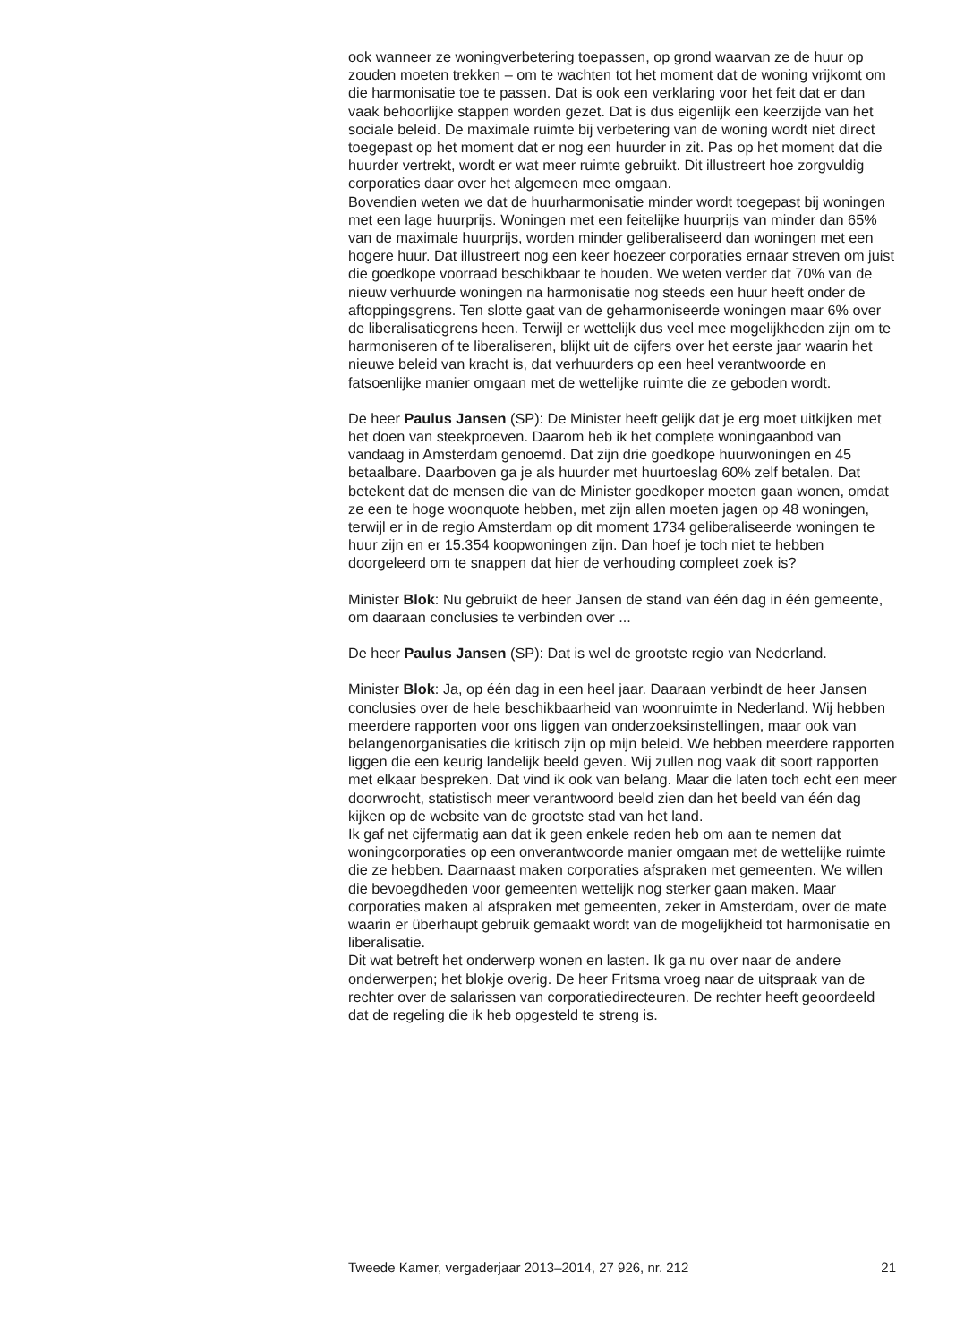ook wanneer ze woningverbetering toepassen, op grond waarvan ze de huur op zouden moeten trekken – om te wachten tot het moment dat de woning vrijkomt om die harmonisatie toe te passen. Dat is ook een verklaring voor het feit dat er dan vaak behoorlijke stappen worden gezet. Dat is dus eigenlijk een keerzijde van het sociale beleid. De maximale ruimte bij verbetering van de woning wordt niet direct toegepast op het moment dat er nog een huurder in zit. Pas op het moment dat die huurder vertrekt, wordt er wat meer ruimte gebruikt. Dit illustreert hoe zorgvuldig corporaties daar over het algemeen mee omgaan.
Bovendien weten we dat de huurharmonisatie minder wordt toegepast bij woningen met een lage huurprijs. Woningen met een feitelijke huurprijs van minder dan 65% van de maximale huurprijs, worden minder geliberaliseerd dan woningen met een hogere huur. Dat illustreert nog een keer hoezeer corporaties ernaar streven om juist die goedkope voorraad beschikbaar te houden. We weten verder dat 70% van de nieuw verhuurde woningen na harmonisatie nog steeds een huur heeft onder de aftoppingsgrens. Ten slotte gaat van de geharmoniseerde woningen maar 6% over de liberalisatiegrens heen. Terwijl er wettelijk dus veel mee mogelijkheden zijn om te harmoniseren of te liberaliseren, blijkt uit de cijfers over het eerste jaar waarin het nieuwe beleid van kracht is, dat verhuurders op een heel verantwoorde en fatsoenlijke manier omgaan met de wettelijke ruimte die ze geboden wordt.
De heer Paulus Jansen (SP): De Minister heeft gelijk dat je erg moet uitkijken met het doen van steekproeven. Daarom heb ik het complete woningaanbod van vandaag in Amsterdam genoemd. Dat zijn drie goedkope huurwoningen en 45 betaalbare. Daarboven ga je als huurder met huurtoeslag 60% zelf betalen. Dat betekent dat de mensen die van de Minister goedkoper moeten gaan wonen, omdat ze een te hoge woonquote hebben, met zijn allen moeten jagen op 48 woningen, terwijl er in de regio Amsterdam op dit moment 1734 geliberaliseerde woningen te huur zijn en er 15.354 koopwoningen zijn. Dan hoef je toch niet te hebben doorgeleerd om te snappen dat hier de verhouding compleet zoek is?
Minister Blok: Nu gebruikt de heer Jansen de stand van één dag in één gemeente, om daaraan conclusies te verbinden over ...
De heer Paulus Jansen (SP): Dat is wel de grootste regio van Nederland.
Minister Blok: Ja, op één dag in een heel jaar. Daaraan verbindt de heer Jansen conclusies over de hele beschikbaarheid van woonruimte in Nederland. Wij hebben meerdere rapporten voor ons liggen van onderzoeksinstellingen, maar ook van belangenorganisaties die kritisch zijn op mijn beleid. We hebben meerdere rapporten liggen die een keurig landelijk beeld geven. Wij zullen nog vaak dit soort rapporten met elkaar bespreken. Dat vind ik ook van belang. Maar die laten toch echt een meer doorwrocht, statistisch meer verantwoord beeld zien dan het beeld van één dag kijken op de website van de grootste stad van het land.
Ik gaf net cijfermatig aan dat ik geen enkele reden heb om aan te nemen dat woningcorporaties op een onverantwoorde manier omgaan met de wettelijke ruimte die ze hebben. Daarnaast maken corporaties afspraken met gemeenten. We willen die bevoegdheden voor gemeenten wettelijk nog sterker gaan maken. Maar corporaties maken al afspraken met gemeenten, zeker in Amsterdam, over de mate waarin er überhaupt gebruik gemaakt wordt van de mogelijkheid tot harmonisatie en liberalisatie.
Dit wat betreft het onderwerp wonen en lasten. Ik ga nu over naar de andere onderwerpen; het blokje overig. De heer Fritsma vroeg naar de uitspraak van de rechter over de salarissen van corporatiedirecteuren. De rechter heeft geoordeeld dat de regeling die ik heb opgesteld te streng is.
Tweede Kamer, vergaderjaar 2013–2014, 27 926, nr. 212 21